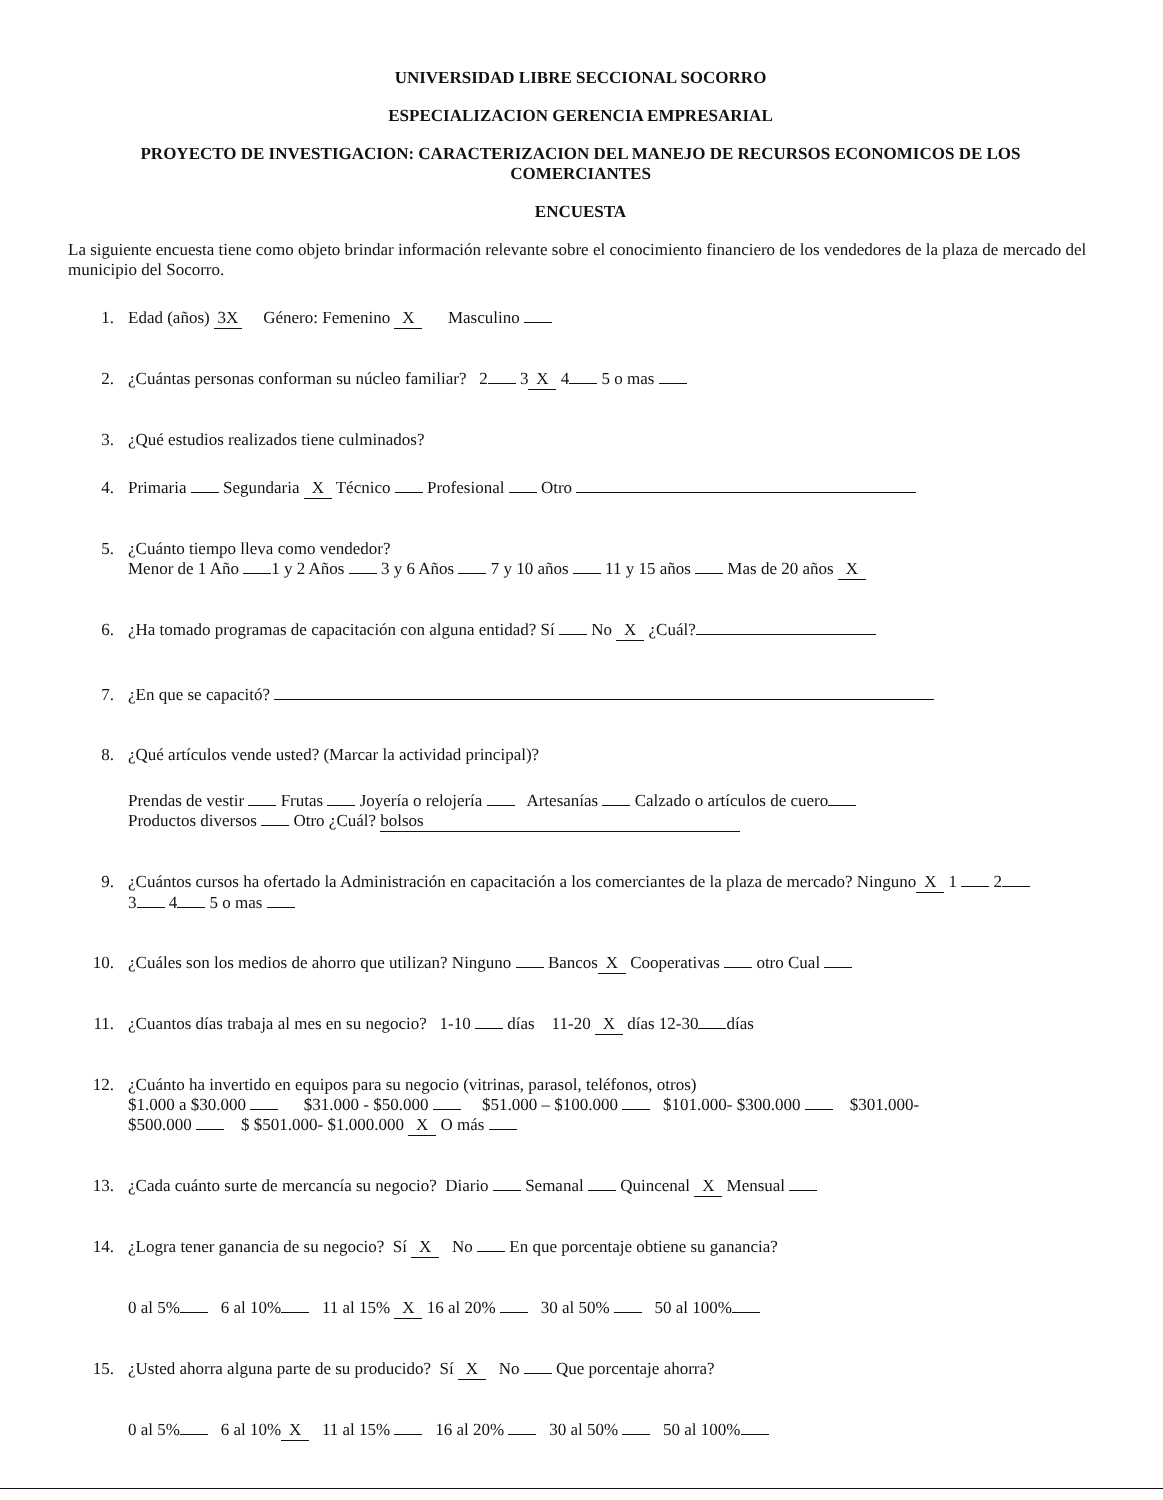UNIVERSIDAD LIBRE SECCIONAL SOCORRO
ESPECIALIZACION GERENCIA EMPRESARIAL
PROYECTO DE INVESTIGACION: CARACTERIZACION DEL MANEJO DE RECURSOS ECONOMICOS DE LOS COMERCIANTES
ENCUESTA
La siguiente encuesta tiene como objeto brindar información relevante sobre el conocimiento financiero de los vendedores de la plaza de mercado del municipio del Socorro.
1. Edad (años) 3X Género: Femenino X Masculino
2. ¿Cuántas personas conforman su núcleo familiar? 2 3 X 4 5 o mas
3. ¿Qué estudios realizados tiene culminados?
4. Primaria Segundaria X Técnico Profesional Otro
5. ¿Cuánto tiempo lleva como vendedor?
Menor de 1 Año 1 y 2 Años 3 y 6 Años 7 y 10 años 11 y 15 años Mas de 20 años X
6. ¿Ha tomado programas de capacitación con alguna entidad? Sí No X ¿Cuál?
7. ¿En que se capacitó?
8. ¿Qué artículos vende usted? (Marcar la actividad principal)?
Prendas de vestir Frutas Joyería o relojería Artesanías Calzado o artículos de cuero
Productos diversos Otro ¿Cuál? bolsos
9. ¿Cuántos cursos ha ofertado la Administración en capacitación a los comerciantes de la plaza de mercado? Ninguno X 1 2
3 4 5 o mas
10. ¿Cuáles son los medios de ahorro que utilizan? Ninguno Bancos X Cooperativas otro Cual
11. ¿Cuantos días trabaja al mes en su negocio? 1-10 días 11-20 X días 12-30 días
12. ¿Cuánto ha invertido en equipos para su negocio (vitrinas, parasol, teléfonos, otros)
$1.000 a $30.000 $31.000 - $50.000 $51.000 – $100.000 $101.000- $300.000 $301.000-
$500.000 $ $501.000- $1.000.000 X O más
13. ¿Cada cuánto surte de mercancía su negocio? Diario Semanal Quincenal X Mensual
14. ¿Logra tener ganancia de su negocio? Sí X No En que porcentaje obtiene su ganancia?
0 al 5% 6 al 10% 11 al 15% X 16 al 20% 30 al 50% 50 al 100%
15. ¿Usted ahorra alguna parte de su producido? Sí X No Que porcentaje ahorra?
0 al 5% 6 al 10% X 11 al 15% 16 al 20% 30 al 50% 50 al 100%